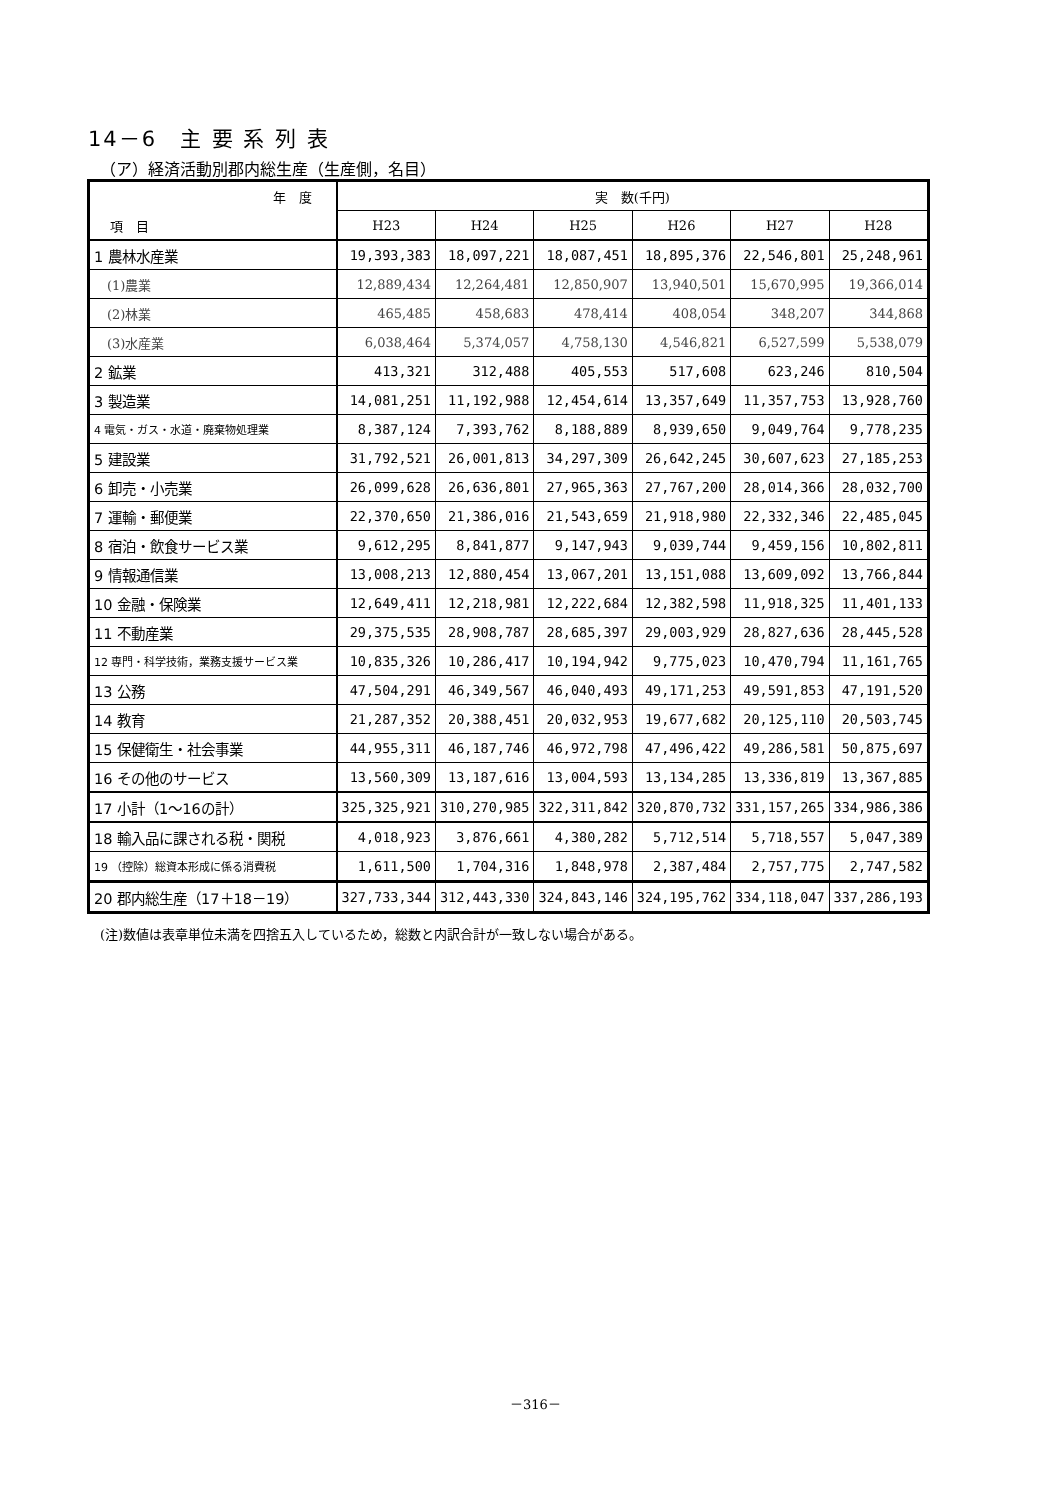14－6　主 要 系 列 表
（ア）経済活動別郡内総生産（生産側，名目）
| 年 度 項 目 | 実 数(千円) | | | | | |
| --- | --- | --- | --- | --- | --- | --- |
| | H23 | H24 | H25 | H26 | H27 | H28 |
| 1 農林水産業 | 19,393,383 | 18,097,221 | 18,087,451 | 18,895,376 | 22,546,801 | 25,248,961 |
| (1)農業 | 12,889,434 | 12,264,481 | 12,850,907 | 13,940,501 | 15,670,995 | 19,366,014 |
| (2)林業 | 465,485 | 458,683 | 478,414 | 408,054 | 348,207 | 344,868 |
| (3)水産業 | 6,038,464 | 5,374,057 | 4,758,130 | 4,546,821 | 6,527,599 | 5,538,079 |
| 2 鉱業 | 413,321 | 312,488 | 405,553 | 517,608 | 623,246 | 810,504 |
| 3 製造業 | 14,081,251 | 11,192,988 | 12,454,614 | 13,357,649 | 11,357,753 | 13,928,760 |
| 4 電気・ガス・水道・廃棄物処理業 | 8,387,124 | 7,393,762 | 8,188,889 | 8,939,650 | 9,049,764 | 9,778,235 |
| 5 建設業 | 31,792,521 | 26,001,813 | 34,297,309 | 26,642,245 | 30,607,623 | 27,185,253 |
| 6 卸売・小売業 | 26,099,628 | 26,636,801 | 27,965,363 | 27,767,200 | 28,014,366 | 28,032,700 |
| 7 運輸・郵便業 | 22,370,650 | 21,386,016 | 21,543,659 | 21,918,980 | 22,332,346 | 22,485,045 |
| 8 宿泊・飲食サービス業 | 9,612,295 | 8,841,877 | 9,147,943 | 9,039,744 | 9,459,156 | 10,802,811 |
| 9 情報通信業 | 13,008,213 | 12,880,454 | 13,067,201 | 13,151,088 | 13,609,092 | 13,766,844 |
| 10 金融・保険業 | 12,649,411 | 12,218,981 | 12,222,684 | 12,382,598 | 11,918,325 | 11,401,133 |
| 11 不動産業 | 29,375,535 | 28,908,787 | 28,685,397 | 29,003,929 | 28,827,636 | 28,445,528 |
| 12 専門・科学技術，業務支援サービス業 | 10,835,326 | 10,286,417 | 10,194,942 | 9,775,023 | 10,470,794 | 11,161,765 |
| 13 公務 | 47,504,291 | 46,349,567 | 46,040,493 | 49,171,253 | 49,591,853 | 47,191,520 |
| 14 教育 | 21,287,352 | 20,388,451 | 20,032,953 | 19,677,682 | 20,125,110 | 20,503,745 |
| 15 保健衛生・社会事業 | 44,955,311 | 46,187,746 | 46,972,798 | 47,496,422 | 49,286,581 | 50,875,697 |
| 16 その他のサービス | 13,560,309 | 13,187,616 | 13,004,593 | 13,134,285 | 13,336,819 | 13,367,885 |
| 17 小計（1～16の計） | 325,325,921 | 310,270,985 | 322,311,842 | 320,870,732 | 331,157,265 | 334,986,386 |
| 18 輸入品に課される税・関税 | 4,018,923 | 3,876,661 | 4,380,282 | 5,712,514 | 5,718,557 | 5,047,389 |
| 19 （控除）総資本形成に係る消費税 | 1,611,500 | 1,704,316 | 1,848,978 | 2,387,484 | 2,757,775 | 2,747,582 |
| 20 郡内総生産（17＋18－19） | 327,733,344 | 312,443,330 | 324,843,146 | 324,195,762 | 334,118,047 | 337,286,193 |
(注)数値は表章単位未満を四捨五入しているため，総数と内訳合計が一致しない場合がある。
－316－